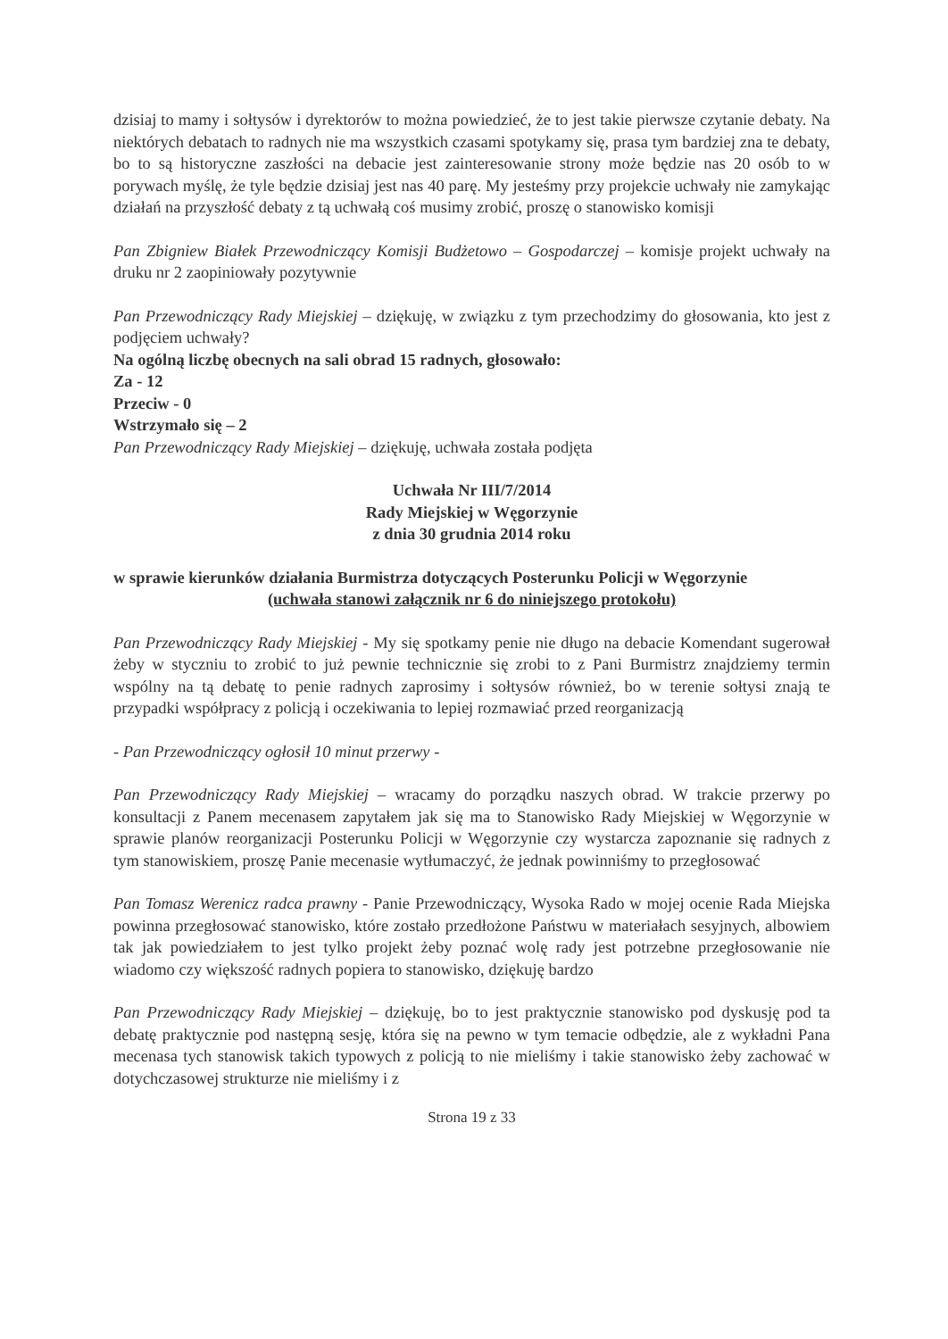dzisiaj to mamy i sołtysów i dyrektorów to można powiedzieć, że to jest takie pierwsze czytanie debaty. Na niektórych debatach to radnych nie ma wszystkich czasami spotykamy się, prasa tym bardziej zna te debaty, bo to są historyczne zaszłości na debacie jest zainteresowanie strony może będzie nas 20 osób to w porywach myślę, że tyle będzie dzisiaj jest nas 40 parę. My jesteśmy przy projekcie uchwały nie zamykając działań na przyszłość debaty z tą uchwałą coś musimy zrobić, proszę o stanowisko komisji
Pan Zbigniew Białek Przewodniczący Komisji Budżetowo – Gospodarczej – komisje projekt uchwały na druku nr 2 zaopiniowały pozytywnie
Pan Przewodniczący Rady Miejskiej – dziękuję, w związku z tym przechodzimy do głosowania, kto jest z podjęciem uchwały?
Na ogólną liczbę obecnych na sali obrad 15 radnych, głosowało:
Za - 12
Przeciw - 0
Wstrzymało się – 2
Pan Przewodniczący Rady Miejskiej – dziękuję, uchwała została podjęta
Uchwała Nr III/7/2014
Rady Miejskiej w Węgorzynie
z dnia 30 grudnia 2014 roku
w sprawie kierunków działania Burmistrza dotyczących Posterunku Policji w Węgorzynie
(uchwała stanowi załącznik nr 6 do niniejszego protokołu)
Pan Przewodniczący Rady Miejskiej - My się spotkamy penie nie długo na debacie Komendant sugerował żeby w styczniu to zrobić to już pewnie technicznie się zrobi to z Pani Burmistrz znajdziemy termin wspólny na tą debatę to penie radnych zaprosimy i sołtysów również, bo w terenie sołtysi znają te przypadki współpracy z policją i oczekiwania to lepiej rozmawiać przed reorganizacją
- Pan Przewodniczący ogłosił 10 minut przerwy -
Pan Przewodniczący Rady Miejskiej – wracamy do porządku naszych obrad. W trakcie przerwy po konsultacji z Panem mecenasem zapytałem jak się ma to Stanowisko Rady Miejskiej w Węgorzynie w sprawie planów reorganizacji Posterunku Policji w Węgorzynie czy wystarcza zapoznanie się radnych z tym stanowiskiem, proszę Panie mecenasie wytłumaczyć, że jednak powinniśmy to przegłosować
Pan Tomasz Werenicz radca prawny - Panie Przewodniczący, Wysoka Rado w mojej ocenie Rada Miejska powinna przegłosować stanowisko, które zostało przedłożone Państwu w materiałach sesyjnych, albowiem tak jak powiedziałem to jest tylko projekt żeby poznać wolę rady jest potrzebne przegłosowanie nie wiadomo czy większość radnych popiera to stanowisko, dziękuję bardzo
Pan Przewodniczący Rady Miejskiej – dziękuję, bo to jest praktycznie stanowisko pod dyskusję pod ta debatę praktycznie pod następną sesję, która się na pewno w tym temacie odbędzie, ale z wykładni Pana mecenasa tych stanowisk takich typowych z policją to nie mieliśmy i takie stanowisko żeby zachować w dotychczasowej strukturze nie mieliśmy i z
Strona 19 z 33